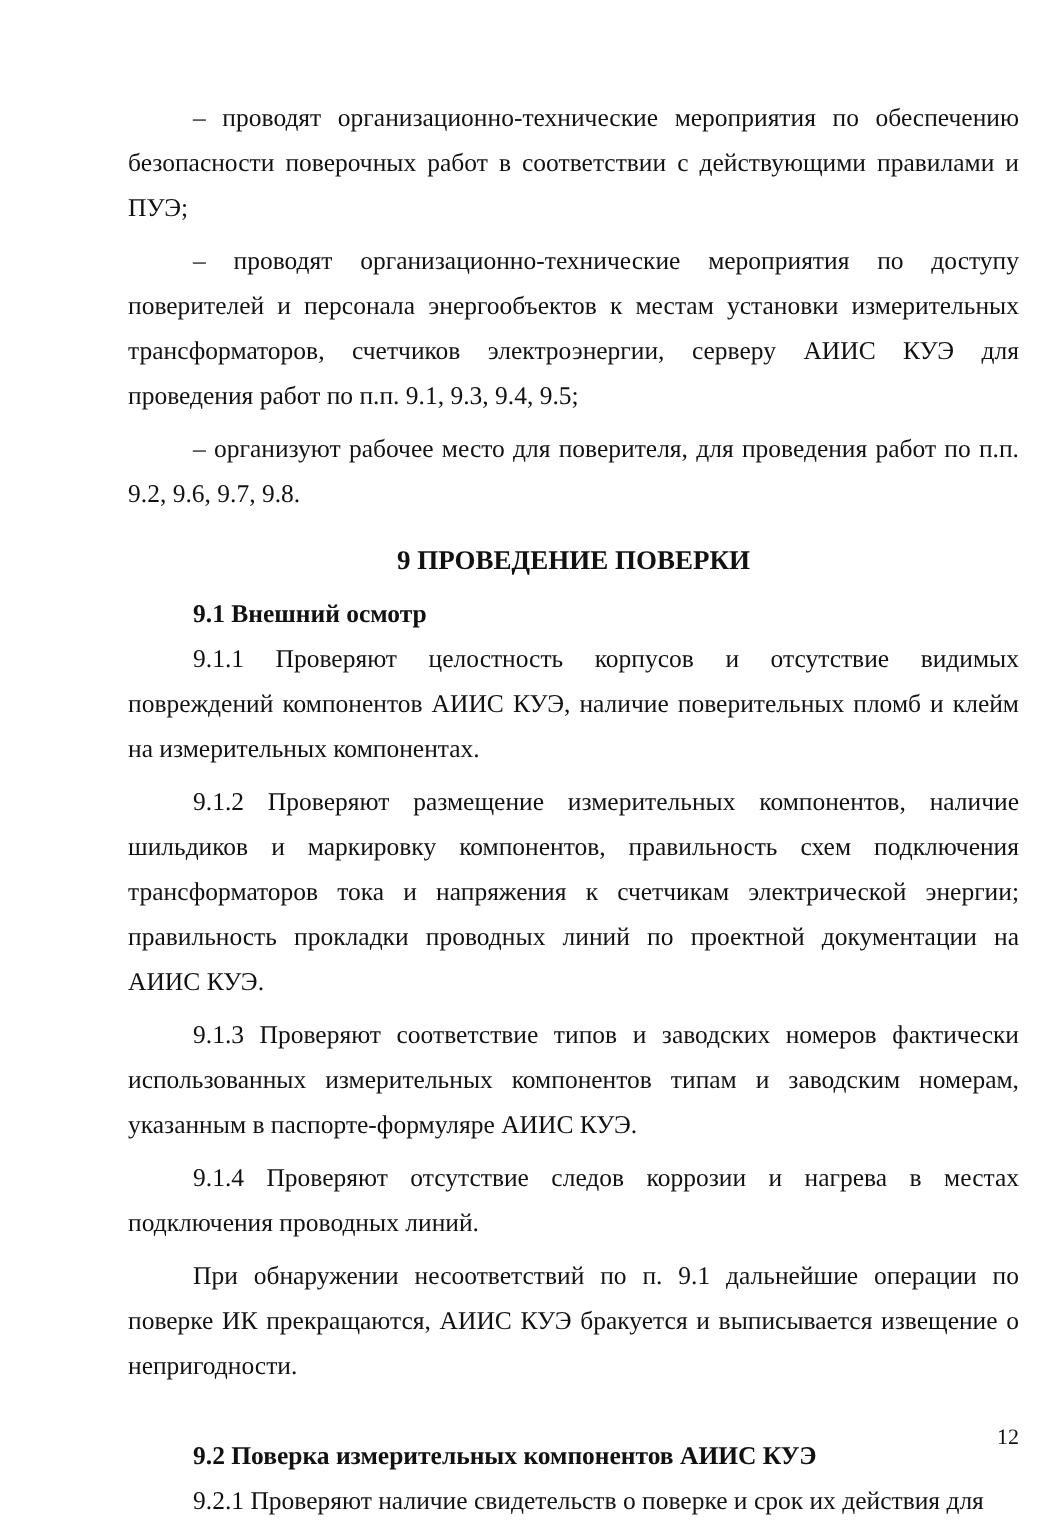– проводят организационно-технические мероприятия по обеспечению безопасности поверочных работ в соответствии с действующими правилами и ПУЭ;
– проводят организационно-технические мероприятия по доступу поверителей и персонала энергообъектов к местам установки измерительных трансформаторов, счетчиков электроэнергии, серверу АИИС КУЭ для проведения работ по п.п. 9.1, 9.3, 9.4, 9.5;
– организуют рабочее место для поверителя, для проведения работ по п.п. 9.2, 9.6, 9.7, 9.8.
9 ПРОВЕДЕНИЕ ПОВЕРКИ
9.1 Внешний осмотр
9.1.1 Проверяют целостность корпусов и отсутствие видимых повреждений компонентов АИИС КУЭ, наличие поверительных пломб и клейм на измерительных компонентах.
9.1.2 Проверяют размещение измерительных компонентов, наличие шильдиков и маркировку компонентов, правильность схем подключения трансформаторов тока и напряжения к счетчикам электрической энергии; правильность прокладки проводных линий по проектной документации на АИИС КУЭ.
9.1.3 Проверяют соответствие типов и заводских номеров фактически использованных измерительных компонентов типам и заводским номерам, указанным в паспорте-формуляре АИИС КУЭ.
9.1.4 Проверяют отсутствие следов коррозии и нагрева в местах подключения проводных линий.
При обнаружении несоответствий по п. 9.1 дальнейшие операции по поверке ИК прекращаются, АИИС КУЭ бракуется и выписывается извещение о непригодности.
9.2 Поверка измерительных компонентов АИИС КУЭ
9.2.1 Проверяют наличие свидетельств о поверке и срок их действия для
12